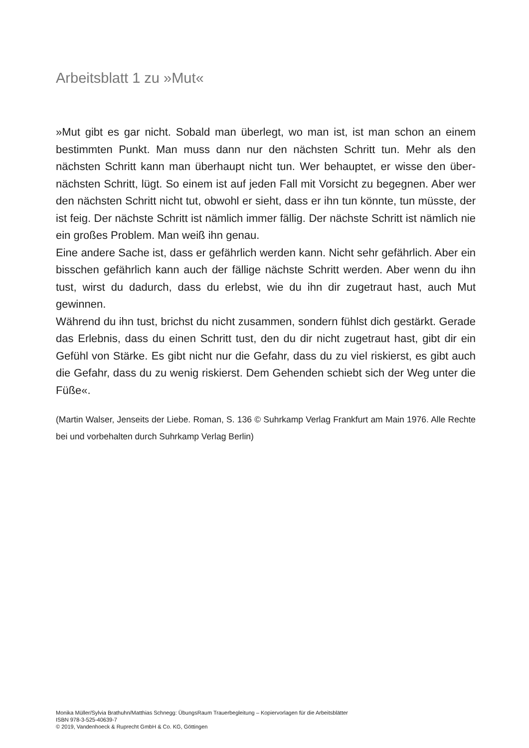Arbeitsblatt 1 zu »Mut«
»Mut gibt es gar nicht. Sobald man überlegt, wo man ist, ist man schon an einem bestimmten Punkt. Man muss dann nur den nächsten Schritt tun. Mehr als den nächsten Schritt kann man überhaupt nicht tun. Wer behauptet, er wisse den über­nächsten Schritt, lügt. So einem ist auf jeden Fall mit Vorsicht zu begegnen. Aber wer den nächsten Schritt nicht tut, obwohl er sieht, dass er ihn tun könnte, tun müsste, der ist feig. Der nächste Schritt ist nämlich immer fällig. Der nächste Schritt ist nämlich nie ein großes Problem. Man weiß ihn genau.
Eine andere Sache ist, dass er gefährlich werden kann. Nicht sehr gefährlich. Aber ein bisschen gefährlich kann auch der fällige nächste Schritt werden. Aber wenn du ihn tust, wirst du dadurch, dass du erlebst, wie du ihn dir zugetraut hast, auch Mut gewinnen.
Während du ihn tust, brichst du nicht zusammen, sondern fühlst dich gestärkt. Gerade das Erlebnis, dass du einen Schritt tust, den du dir nicht zugetraut hast, gibt dir ein Gefühl von Stärke. Es gibt nicht nur die Gefahr, dass du zu viel riskierst, es gibt auch die Gefahr, dass du zu wenig riskierst. Dem Gehenden schiebt sich der Weg unter die Füße«.
(Martin Walser, Jenseits der Liebe. Roman, S. 136 © Suhrkamp Verlag Frankfurt am Main 1976. Alle Rechte bei und vorbehalten durch Suhrkamp Verlag Berlin)
Monika Müller/Sylvia Brathuhn/Matthias Schnegg: ÜbungsRaum Trauerbegleitung – Kopiervorlagen für die Arbeitsblätter
ISBN 978-3-525-40639-7
© 2019, Vandenhoeck & Ruprecht GmbH & Co. KG, Göttingen